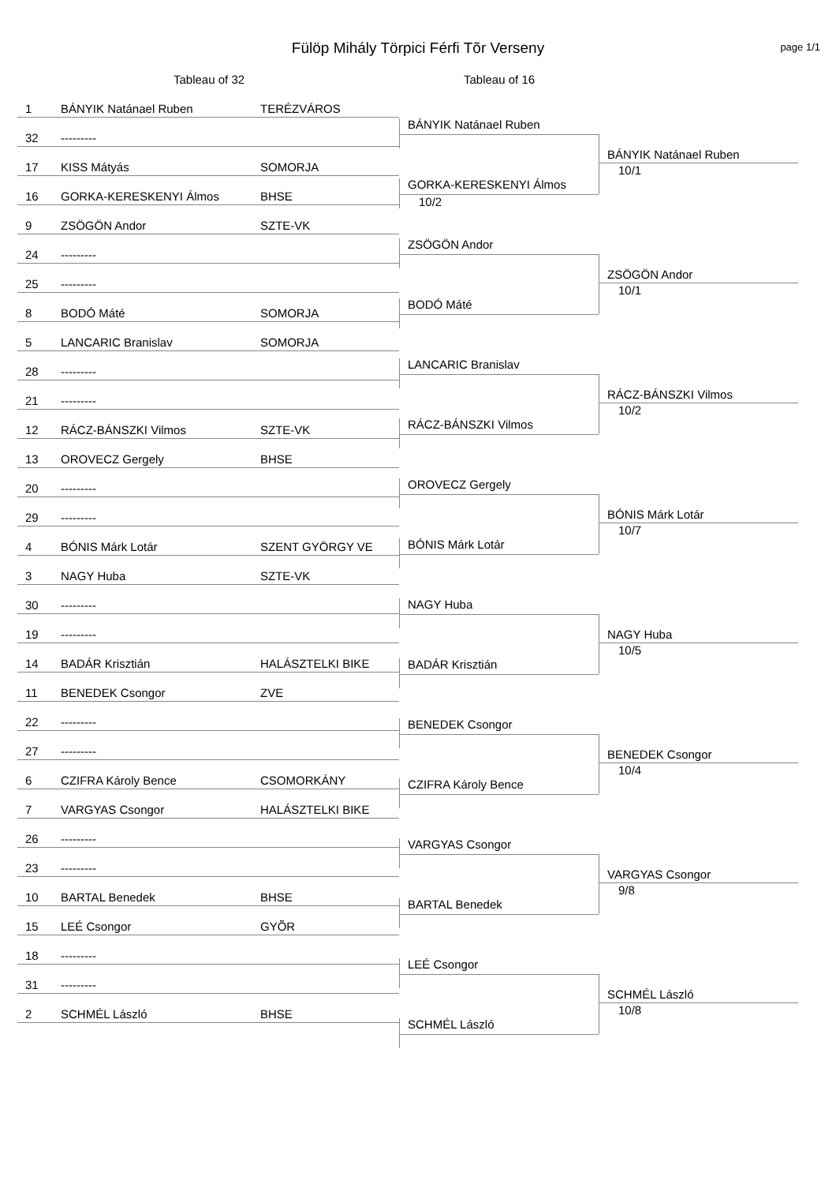Fülöp Mihály Törpici Férfi Tõr Verseny page 1/1
Tableau of 32 Tableau of 16
1 BÁNYIK Natánael Ruben TERÉZVÁROS
32 ---------
17 KISS Mátyás SOMORJA
16 GORKA-KERESKENYI Álmos BHSE
9 ZSÖGÖN Andor SZTE-VK
24 ---------
25 ---------
8 BODÓ Máté SOMORJA
5 LANCARIC Branislav SOMORJA
28 ---------
21 ---------
12 RÁCZ-BÁNSZKI Vilmos SZTE-VK
13 OROVECZ Gergely BHSE
20 ---------
29 ---------
4 BÓNIS Márk Lotár SZENT GYÖRGY VE
3 NAGY Huba SZTE-VK
30 ---------
19 ---------
14 BADÁR Krisztián HALÁSZTELKI BIKE
11 BENEDEK Csongor ZVE
22 ---------
27 ---------
6 CZIFRA Károly Bence CSOMORKÁNY
7 VARGYAS Csongor HALÁSZTELKI BIKE
26 ---------
23 ---------
10 BARTAL Benedek BHSE
15 LEÉ Csongor GYÕR
18 ---------
31 ---------
2 SCHMÉL László BHSE
BÁNYIK Natánael Ruben
GORKA-KERESKENYI Álmos
10/2
ZSÖGÖN Andor
BODÓ Máté
LANCARIC Branislav
RÁCZ-BÁNSZKI Vilmos
OROVECZ Gergely
BÓNIS Márk Lotár
NAGY Huba
BADÁR Krisztián
BENEDEK Csongor
CZIFRA Károly Bence
VARGYAS Csongor
BARTAL Benedek
LEÉ Csongor
SCHMÉL László
BÁNYIK Natánael Ruben
10/1
ZSÖGÖN Andor
10/1
RÁCZ-BÁNSZKI Vilmos
10/2
BÓNIS Márk Lotár
10/7
NAGY Huba
10/5
BENEDEK Csongor
10/4
VARGYAS Csongor
9/8
SCHMÉL László
10/8